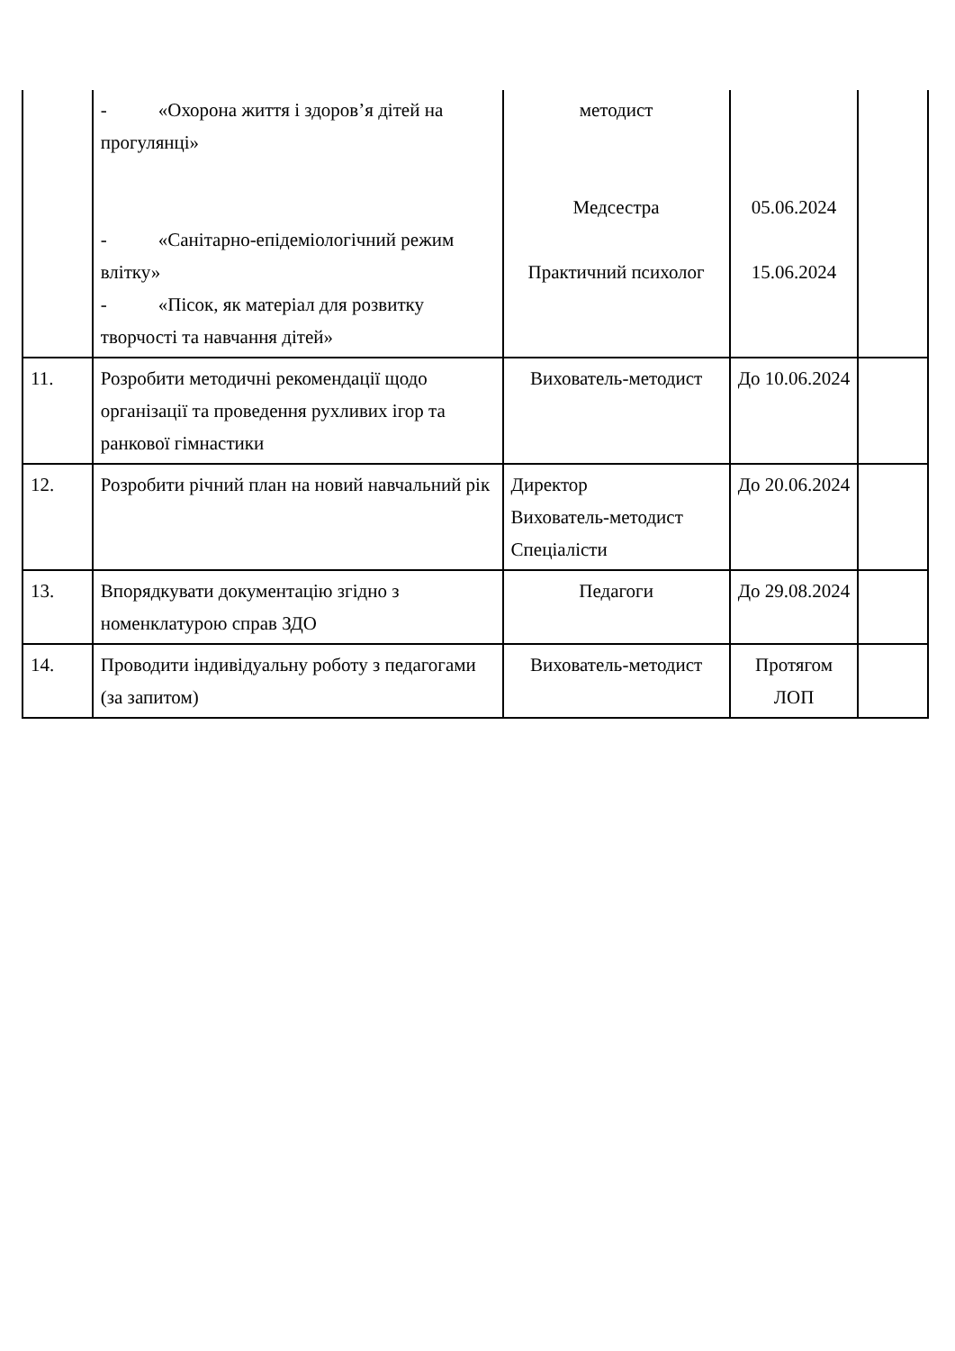| | - «Охорона життя і здоров’я дітей на прогулянці» - «Санітарно-епідеміологічний режим влітку» - «Пісок, як матеріал для розвитку творчості та навчання дітей» | методист Медсестра Практичний психолог | 05.06.2024 15.06.2024 | |
| 11. | Розробити методичні рекомендації щодо організації та проведення рухливих ігор та ранкової гімнастики | Вихователь-методист | До 10.06.2024 | |
| 12. | Розробити річний план на новий навчальний рік | Директор Вихователь-методист Спеціалісти | До 20.06.2024 | |
| 13. | Впорядкувати документацію згідно з номенклатурою справ ЗДО | Педагоги | До 29.08.2024 | |
| 14. | Проводити індивідуальну роботу з педагогами (за запитом) | Вихователь-методист | Протягом ЛОП | |